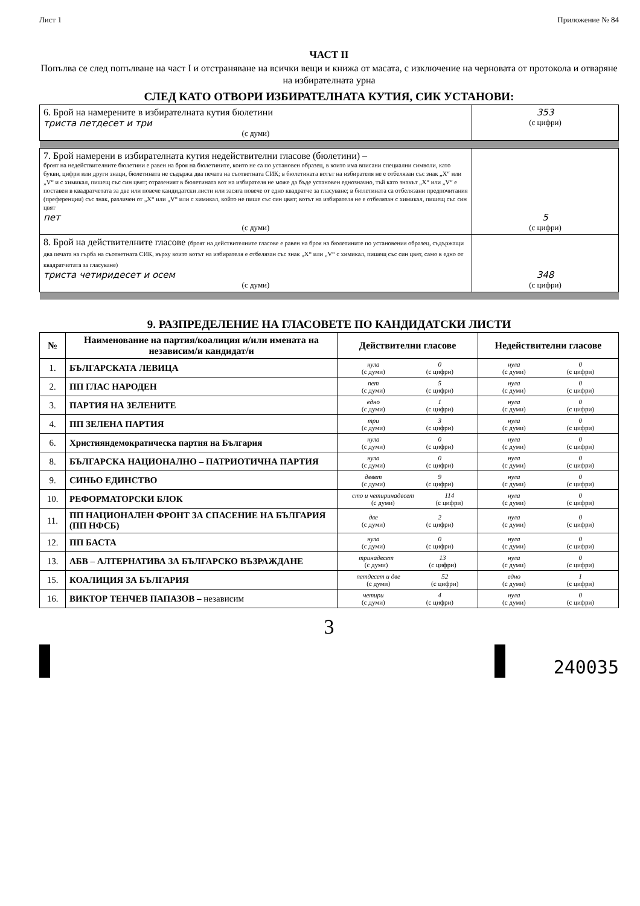Лист 1 Приложение № 84
ЧАСТ II
Попълва се след попълване на част I и отстраняване на всички вещи и книжа от масата, с изключение на черновата от протокола и отваряне на избирателната урна
СЛЕД КАТО ОТВОРИ ИЗБИРАТЕЛНАТА КУТИЯ, СИК УСТАНОВИ:
| 6. Брой на намерените в избирателната кутия бюлетини триста петдесет и три (с думи) | 353 (с цифри) |
| 7. Брой намерени в избирателната кутия недействителни гласове (бюлетини) – броят на недействителните бюлетини е равен на броя на бюлетините, които не са по установен образец, в които има вписани специални символи, като букви, цифри или други знаци, бюлетината не съдържа два печата на съответната СИК; в бюлетината вотът на избирателя не е отбелязан със знак „X“ или „V“ и с химикал, пишещ със син цвят; отразеният в бюлетината вот на избирателя не може да бъде установен еднозначно, тъй като знакът „X“ или „V“ е поставен в квадратчетата за две или повече кандидатски листи или засяга повече от едно квадратче за гласуване; в бюлетината са отбелязани предпочитания (преференции) със знак, различен от „X“ или „V“ или с химикал, който не пише със син цвят; вотът на избирателя не е отбелязан с химикал, пишещ със син цвят пет (с думи) | 5 (с цифри) |
| 8. Брой на действителните гласове (броят на действителните гласове е равен на броя на бюлетините по установения образец, съдържащи два печата на гърба на съответната СИК, върху които вотът на избирателя е отбелязан със знак „X“ или „V“ с химикал, пишещ със син цвят, само в едно от квадратчетата за гласуване) триста четиридесет и осем (с думи) | 348 (с цифри) |
9. РАЗПРЕДЕЛЕНИЕ НА ГЛАСОВЕТЕ ПО КАНДИДАТСКИ ЛИСТИ
| № | Наименование на партия/коалиция и/или имената на независим/и кандидат/и | Действителни гласове | Недействителни гласове |
| --- | --- | --- | --- |
| 1. | БЪЛГАРСКАТА ЛЕВИЦА | нула (с думи) 0 (с цифри) | нула (с думи) 0 (с цифри) |
| 2. | ПП ГЛАС НАРОДЕН | пет (с думи) 5 (с цифри) | нула (с думи) 0 (с цифри) |
| 3. | ПАРТИЯ НА ЗЕЛЕНИТЕ | едно (с думи) 1 (с цифри) | нула (с думи) 0 (с цифри) |
| 4. | ПП ЗЕЛЕНА ПАРТИЯ | три (с думи) 3 (с цифри) | нула (с думи) 0 (с цифри) |
| 6. | Християндемократическа партия на България | нула (с думи) 0 (с цифри) | нула (с думи) 0 (с цифри) |
| 8. | БЪЛГАРСКА НАЦИОНАЛНО – ПАТРИОТИЧНА ПАРТИЯ | нула (с думи) 0 (с цифри) | нула (с думи) 0 (с цифри) |
| 9. | СИНЬО ЕДИНСТВО | девет (с думи) 9 (с цифри) | нула (с думи) 0 (с цифри) |
| 10. | РЕФОРМАТОРСКИ БЛОК | сто и четиринадесет (с думи) 114 (с цифри) | нула (с думи) 0 (с цифри) |
| 11. | ПП НАЦИОНАЛЕН ФРОНТ ЗА СПАСЕНИЕ НА БЪЛГАРИЯ (ПП НФСБ) | две (с думи) 2 (с цифри) | нула (с думи) 0 (с цифри) |
| 12. | ПП БАСТА | нула (с думи) 0 (с цифри) | нула (с думи) 0 (с цифри) |
| 13. | АБВ – АЛТЕРНАТИВА ЗА БЪЛГАРСКО ВЪЗРАЖДАНЕ | тринадесет (с думи) 13 (с цифри) | нула (с думи) 0 (с цифри) |
| 15. | КОАЛИЦИЯ ЗА БЪЛГАРИЯ | петдесет и две (с думи) 52 (с цифри) | едно (с думи) 1 (с цифри) |
| 16. | ВИКТОР ТЕНЧЕВ ПАПАЗОВ – независим | четири (с думи) 4 (с цифри) | нула (с думи) 0 (с цифри) |
3
240035